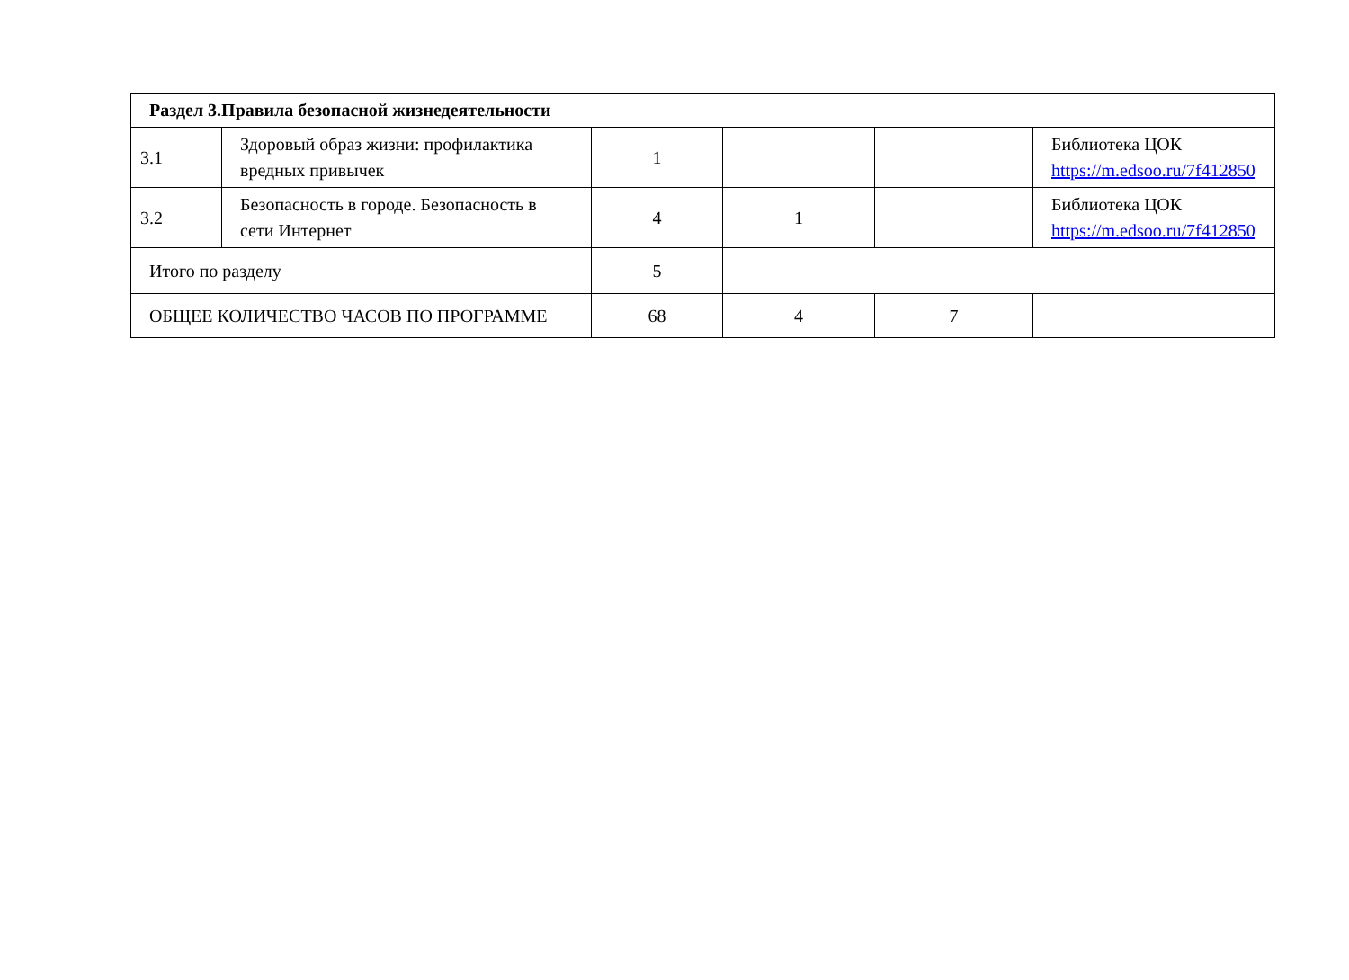| Раздел 3.Правила безопасной жизнедеятельности | | | | | |
| 3.1 | Здоровый образ жизни: профилактика вредных привычек | 1 | | | Библиотека ЦОК https://m.edsoo.ru/7f412850 |
| 3.2 | Безопасность в городе. Безопасность в сети Интернет | 4 | 1 | | Библиотека ЦОК https://m.edsoo.ru/7f412850 |
| Итого по разделу | | 5 | | | |
| ОБЩЕЕ КОЛИЧЕСТВО ЧАСОВ ПО ПРОГРАММЕ | | 68 | 4 | 7 | |